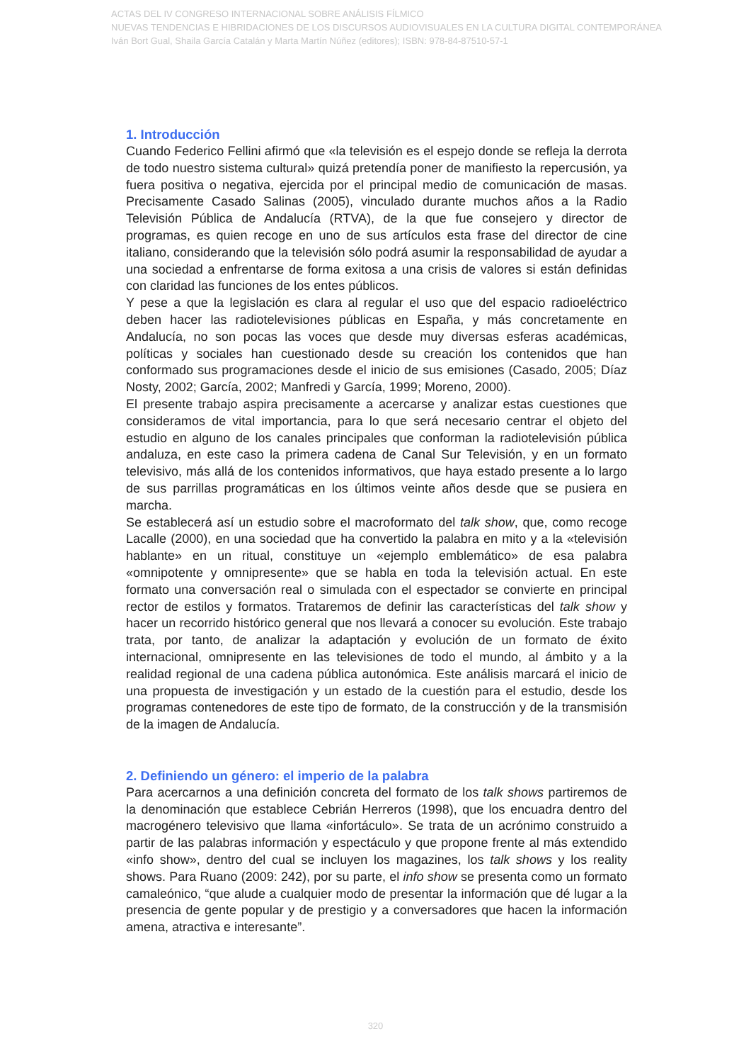ACTAS DEL IV CONGRESO INTERNACIONAL SOBRE ANÁLISIS FÍLMICO
NUEVAS TENDENCIAS E HIBRIDACIONES DE LOS DISCURSOS AUDIOVISUALES EN LA CULTURA DIGITAL CONTEMPORÁNEA
Iván Bort Gual, Shaila García Catalán y Marta Martín Núñez (editores); ISBN: 978-84-87510-57-1
1. Introducción
Cuando Federico Fellini afirmó que «la televisión es el espejo donde se refleja la derrota de todo nuestro sistema cultural» quizá pretendía poner de manifiesto la repercusión, ya fuera positiva o negativa, ejercida por el principal medio de comunicación de masas. Precisamente Casado Salinas (2005), vinculado durante muchos años a la Radio Televisión Pública de Andalucía (RTVA), de la que fue consejero y director de programas, es quien recoge en uno de sus artículos esta frase del director de cine italiano, considerando que la televisión sólo podrá asumir la responsabilidad de ayudar a una sociedad a enfrentarse de forma exitosa a una crisis de valores si están definidas con claridad las funciones de los entes públicos.
Y pese a que la legislación es clara al regular el uso que del espacio radioeléctrico deben hacer las radiotelevisiones públicas en España, y más concretamente en Andalucía, no son pocas las voces que desde muy diversas esferas académicas, políticas y sociales han cuestionado desde su creación los contenidos que han conformado sus programaciones desde el inicio de sus emisiones (Casado, 2005; Díaz Nosty, 2002; García, 2002; Manfredi y García, 1999; Moreno, 2000).
El presente trabajo aspira precisamente a acercarse y analizar estas cuestiones que consideramos de vital importancia, para lo que será necesario centrar el objeto del estudio en alguno de los canales principales que conforman la radiotelevisión pública andaluza, en este caso la primera cadena de Canal Sur Televisión, y en un formato televisivo, más allá de los contenidos informativos, que haya estado presente a lo largo de sus parrillas programáticas en los últimos veinte años desde que se pusiera en marcha.
Se establecerá así un estudio sobre el macroformato del talk show, que, como recoge Lacalle (2000), en una sociedad que ha convertido la palabra en mito y a la «televisión hablante» en un ritual, constituye un «ejemplo emblemático» de esa palabra «omnipotente y omnipresente» que se habla en toda la televisión actual. En este formato una conversación real o simulada con el espectador se convierte en principal rector de estilos y formatos. Trataremos de definir las características del talk show y hacer un recorrido histórico general que nos llevará a conocer su evolución. Este trabajo trata, por tanto, de analizar la adaptación y evolución de un formato de éxito internacional, omnipresente en las televisiones de todo el mundo, al ámbito y a la realidad regional de una cadena pública autonómica. Este análisis marcará el inicio de una propuesta de investigación y un estado de la cuestión para el estudio, desde los programas contenedores de este tipo de formato, de la construcción y de la transmisión de la imagen de Andalucía.
2. Definiendo un género: el imperio de la palabra
Para acercarnos a una definición concreta del formato de los talk shows partiremos de la denominación que establece Cebrián Herreros (1998), que los encuadra dentro del macrogénero televisivo que llama «infortáculo». Se trata de un acrónimo construido a partir de las palabras información y espectáculo y que propone frente al más extendido «info show», dentro del cual se incluyen los magazines, los talk shows y los reality shows. Para Ruano (2009: 242), por su parte, el info show se presenta como un formato camaleónico, “que alude a cualquier modo de presentar la información que dé lugar a la presencia de gente popular y de prestigio y a conversadores que hacen la información amena, atractiva e interesante”.
320